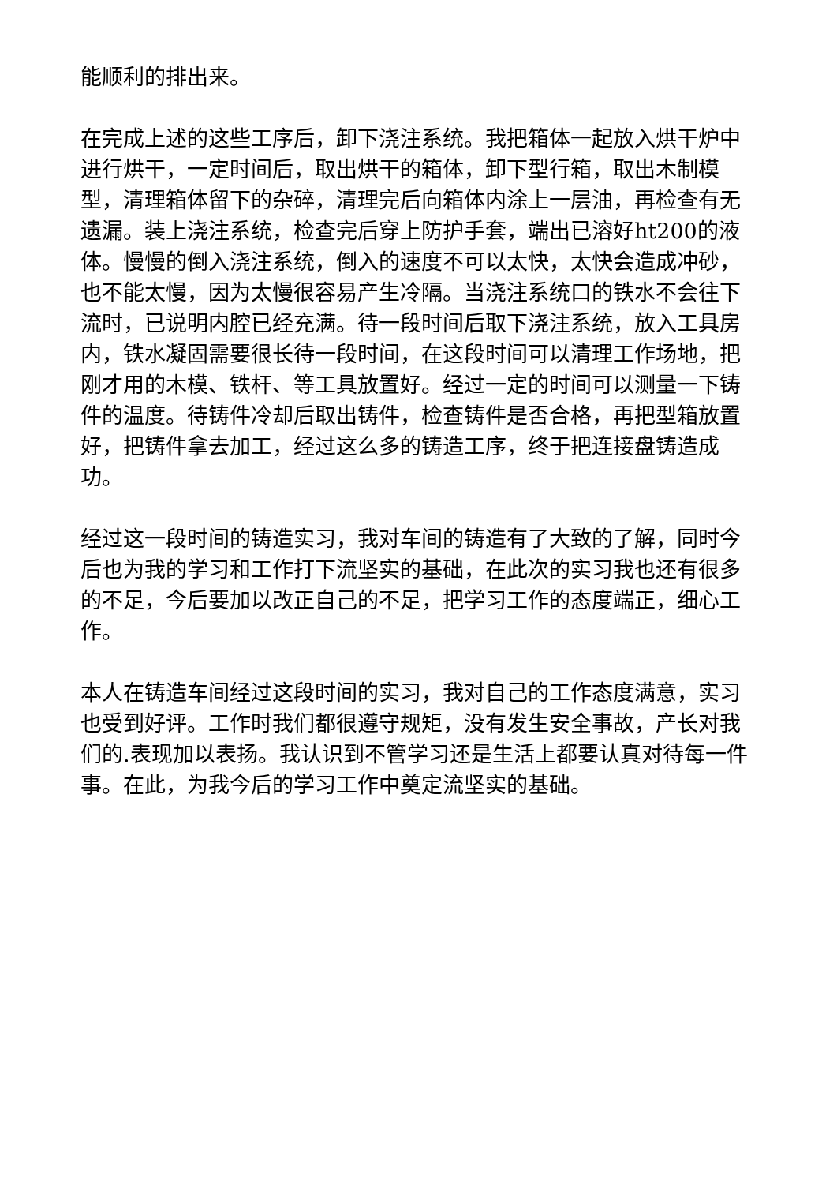能顺利的排出来。
在完成上述的这些工序后，卸下浇注系统。我把箱体一起放入烘干炉中进行烘干，一定时间后，取出烘干的箱体，卸下型行箱，取出木制模型，清理箱体留下的杂碎，清理完后向箱体内涂上一层油，再检查有无遗漏。装上浇注系统，检查完后穿上防护手套，端出已溶好ht200的液体。慢慢的倒入浇注系统，倒入的速度不可以太快，太快会造成冲砂，也不能太慢，因为太慢很容易产生冷隔。当浇注系统口的铁水不会往下流时，已说明内腔已经充满。待一段时间后取下浇注系统，放入工具房内，铁水凝固需要很长待一段时间，在这段时间可以清理工作场地，把刚才用的木模、铁杆、等工具放置好。经过一定的时间可以测量一下铸件的温度。待铸件冷却后取出铸件，检查铸件是否合格，再把型箱放置好，把铸件拿去加工，经过这么多的铸造工序，终于把连接盘铸造成功。
经过这一段时间的铸造实习，我对车间的铸造有了大致的了解，同时今后也为我的学习和工作打下流坚实的基础，在此次的实习我也还有很多的不足，今后要加以改正自己的不足，把学习工作的态度端正，细心工作。
本人在铸造车间经过这段时间的实习，我对自己的工作态度满意，实习也受到好评。工作时我们都很遵守规矩，没有发生安全事故，产长对我们的.表现加以表扬。我认识到不管学习还是生活上都要认真对待每一件事。在此，为我今后的学习工作中奠定流坚实的基础。